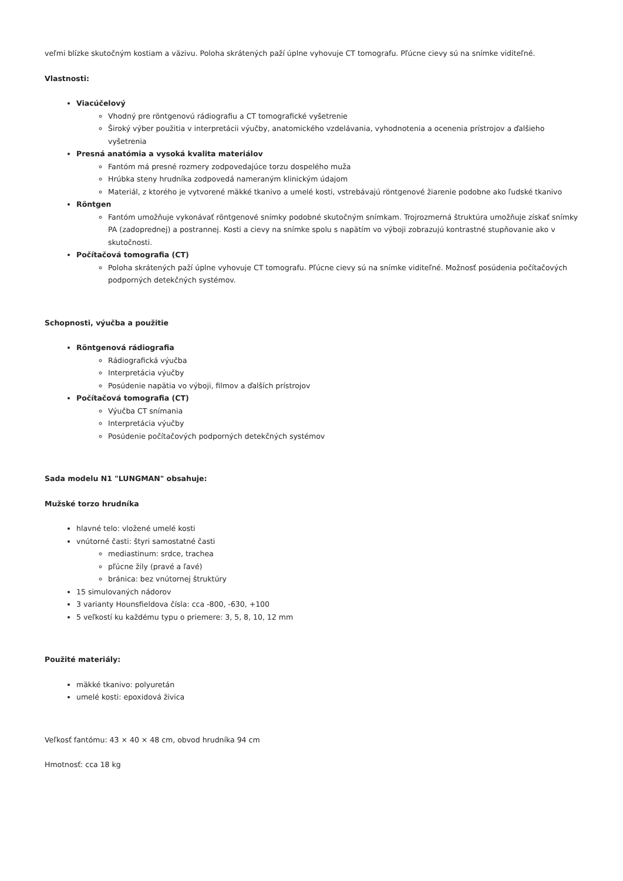veľmi blízke skutočným kostiam a väzivu. Poloha skrátených paží úplne vyhovuje CT tomografu. Pľúcne cievy sú na snímke viditeľné.
Vlastnosti:
Viacúčelový
Vhodný pre röntgenovú rádiografiu a CT tomografické vyšetrenie
Široký výber použitia v interpretácii výučby, anatomického vzdelávania, vyhodnotenia a ocenenia prístrojov a ďalšieho vyšetrenia
Presná anatómia a vysoká kvalita materiálov
Fantóm má presné rozmery zodpovedajúce torzu dospelého muža
Hrúbka steny hrudníka zodpovedá nameraným klinickým údajom
Materiál, z ktorého je vytvorené mäkké tkanivo a umelé kosti, vstrebávajú röntgenové žiarenie podobne ako ľudské tkanivo
Röntgen
Fantóm umožňuje vykonávať röntgenové snímky podobné skutočným snímkam. Trojrozmerná štruktúra umožňuje získať snímky PA (zadoprednej) a postrannej. Kosti a cievy na snímke spolu s napätím vo výboji zobrazujú kontrastné stupňovanie ako v skutočnosti.
Počítačová tomografia (CT)
Poloha skrátených paží úplne vyhovuje CT tomografu. Pľúcne cievy sú na snímke viditeľné. Možnosť posúdenia počítačových podporných detekčných systémov.
Schopnosti, výučba a použitie
Röntgenová rádiografia
Rádiografická výučba
Interpretácia výučby
Posúdenie napätia vo výboji, filmov a ďalších prístrojov
Počítačová tomografia (CT)
Výučba CT snímania
Interpretácia výučby
Posúdenie počítačových podporných detekčných systémov
Sada modelu N1 "LUNGMAN" obsahuje:
Mužské torzo hrudníka
hlavné telo: vložené umelé kosti
vnútorné časti: štyri samostatné časti
mediastinum: srdce, trachea
pľúcne žily (pravé a ľavé)
bránica: bez vnútornej štruktúry
15 simulovaných nádorov
3 varianty Hounsfieldova čísla: cca -800, -630, +100
5 veľkostí ku každému typu o priemere: 3, 5, 8, 10, 12 mm
Použité materiály:
mäkké tkanivo: polyuretán
umelé kosti: epoxidová živica
Veľkosť fantómu: 43 × 40 × 48 cm, obvod hrudníka 94 cm
Hmotnosť: cca 18 kg